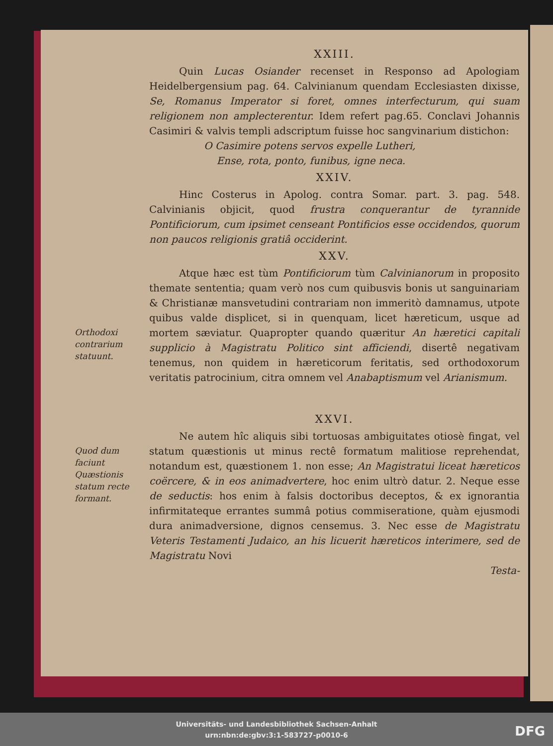XXIII.
Quin Lucas Osiander recenset in Responso ad Apologiam Heidelbergensium pag. 64. Calvinianum quendam Ecclesiasten dixisse, Se, Romanus Imperator si foret, omnes interfecturum, qui suam religionem non amplecterentur. Idem refert pag.65. Conclavi Johannis Casimiri & valvis templi adscriptum fuisse hoc sangvinarium distichon:
O Casimire potens servos expelle Lutheri,
Ense, rota, ponto, funibus, igne neca.
XXIV.
Hinc Costerus in Apolog. contra Somar. part. 3. pag. 548. Calvinianis objicit, quod frustra conquerantur de tyrannide Pontificiorum, cum ipsimet censeant Pontificios esse occidendos, quorum non paucos religionis gratiâ occiderint.
XXV.
Atque hæc est tùm Pontificiorum tùm Calvinianorum in proposito themate sententia; quam verò nos cum quibusvis bonis ut sanguinariam & Christianæ mansvetudini contrariam non immeritò damnamus, utpote quibus valde displicet, si in quenquam, licet hæreticum, usque ad mortem sæviatur. Quapropter quando quæritur An hæretici capitali supplicio à Magistratu Politico sint afficiendi, disertê negativam tenemus, non quidem in hæreticorum feritatis, sed orthodoxorum veritatis patrocinium, citra omnem vel Anabaptismum vel Arianismum.
Orthodoxi contrarium statuunt.
Quod dum faciunt Quæstionis statum recte formant.
XXVI.
Ne autem hîc aliquis sibi tortuosas ambiguitates otiosè fingat, vel statum quæstionis ut minus rectê formatum malitiose reprehendat, notandum est, quæstionem 1. non esse; An Magistratui liceat hæreticos coërcere, & in eos animadvertere, hoc enim ultrò datur. 2. Neque esse de seductis: hos enim à falsis doctoribus deceptos, & ex ignorantia infirmitateque errantes summâ potius commiseratione, quàm ejusmodi dura animadversione, dignos censemus. 3. Nec esse de Magistratu Veteris Testamenti Judaico, an his licuerit hæreticos interimere, sed de Magistratu Novi
Testa-
Universitäts- und Landesbibliothek Sachsen-Anhalt
urn:nbn:de:gbv:3:1-583727-p0010-6
DFG